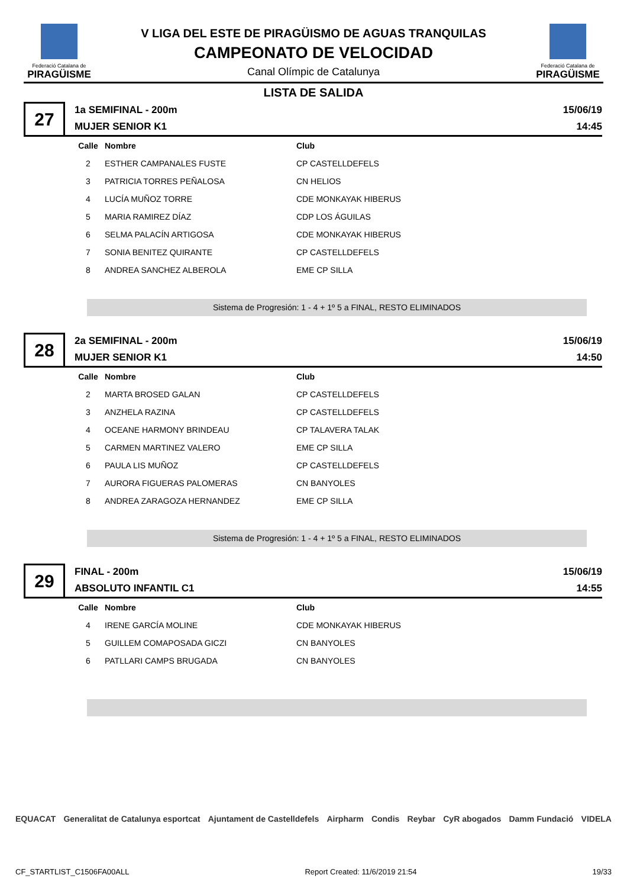Federació Catalana de
PIRAGÜISME
V LIGA DEL ESTE DE PIRAGÜISMO DE AGUAS TRANQUILAS
CAMPEONATO DE VELOCIDAD
Canal Olímpic de Catalunya
Federació Catalana de
PIRAGÜISME
LISTA DE SALIDA
27
1a SEMIFINAL - 200m
MUJER SENIOR K1
15/06/19
14:45
| Calle | Nombre | Club |
| --- | --- | --- |
| 2 | ESTHER CAMPANALES FUSTE | CP CASTELLDEFELS |
| 3 | PATRICIA TORRES PEÑALOSA | CN HELIOS |
| 4 | LUCÍA MUÑOZ TORRE | CDE MONKAYAK HIBERUS |
| 5 | MARIA RAMIREZ DÍAZ | CDP LOS ÁGUILAS |
| 6 | SELMA PALACÍN ARTIGOSA | CDE MONKAYAK HIBERUS |
| 7 | SONIA BENITEZ QUIRANTE | CP CASTELLDEFELS |
| 8 | ANDREA SANCHEZ ALBEROLA | EME CP SILLA |
Sistema de Progresión: 1 - 4 + 1º 5 a FINAL, RESTO ELIMINADOS
28
2a SEMIFINAL - 200m
MUJER SENIOR K1
15/06/19
14:50
| Calle | Nombre | Club |
| --- | --- | --- |
| 2 | MARTA BROSED GALAN | CP CASTELLDEFELS |
| 3 | ANZHELA RAZINA | CP CASTELLDEFELS |
| 4 | OCEANE HARMONY BRINDEAU | CP TALAVERA TALAK |
| 5 | CARMEN MARTINEZ VALERO | EME CP SILLA |
| 6 | PAULA LIS MUÑOZ | CP CASTELLDEFELS |
| 7 | AURORA FIGUERAS PALOMERAS | CN BANYOLES |
| 8 | ANDREA ZARAGOZA HERNANDEZ | EME CP SILLA |
Sistema de Progresión: 1 - 4 + 1º 5 a FINAL, RESTO ELIMINADOS
29
FINAL - 200m
ABSOLUTO INFANTIL C1
15/06/19
14:55
| Calle | Nombre | Club |
| --- | --- | --- |
| 4 | IRENE GARCÍA MOLINE | CDE MONKAYAK HIBERUS |
| 5 | GUILLEM COMAPOSADA GICZI | CN BANYOLES |
| 6 | PATLLARI CAMPS BRUGADA | CN BANYOLES |
EQUACAT Generalitat de Catalunya esportcat Ajuntament de Castelldefels Airpharm Condis Reybar CyR abogados Damm Fundació VIDELA
CF_STARTLIST_C1506FA00ALL Report Created: 11/6/2019 21:54 19/33